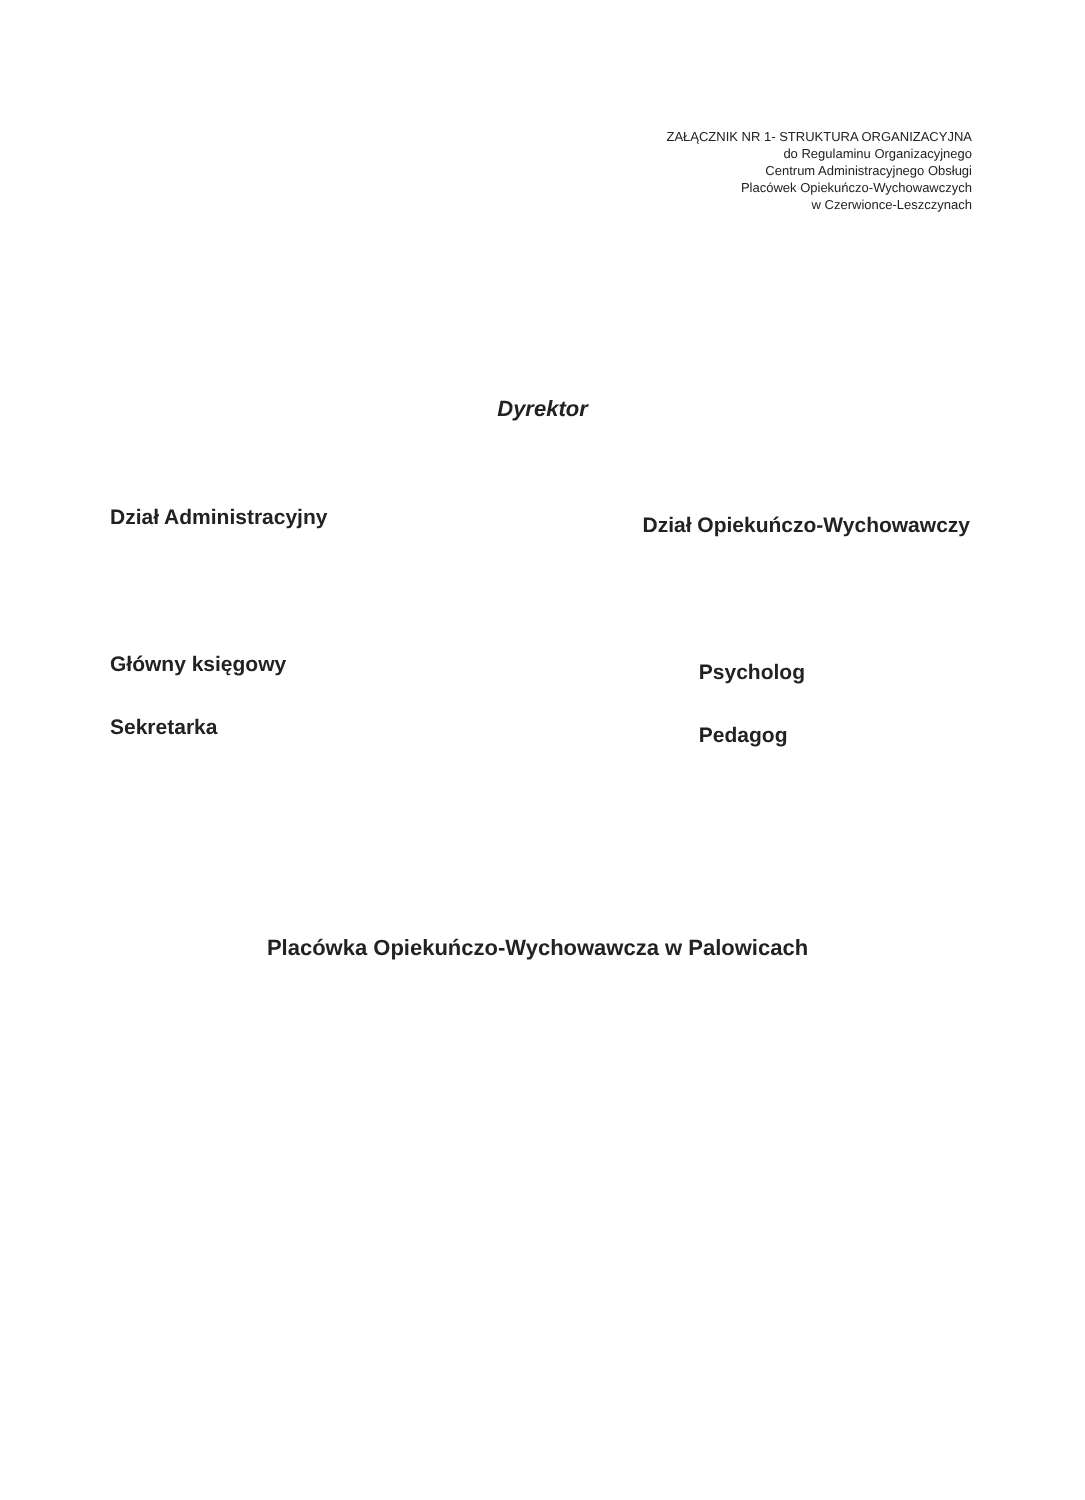ZAŁĄCZNIK NR 1- STRUKTURA ORGANIZACYJNA
do Regulaminu Organizacyjnego
Centrum Administracyjnego Obsługi
Placówek Opiekuńczo-Wychowawczych
w Czerwionce-Leszczynach
Dyrektor
Dział Administracyjny
Dział Opiekuńczo-Wychowawczy
Główny księgowy
Sekretarka
Psycholog
Pedagog
Placówka Opiekuńczo-Wychowawcza w Palowicach